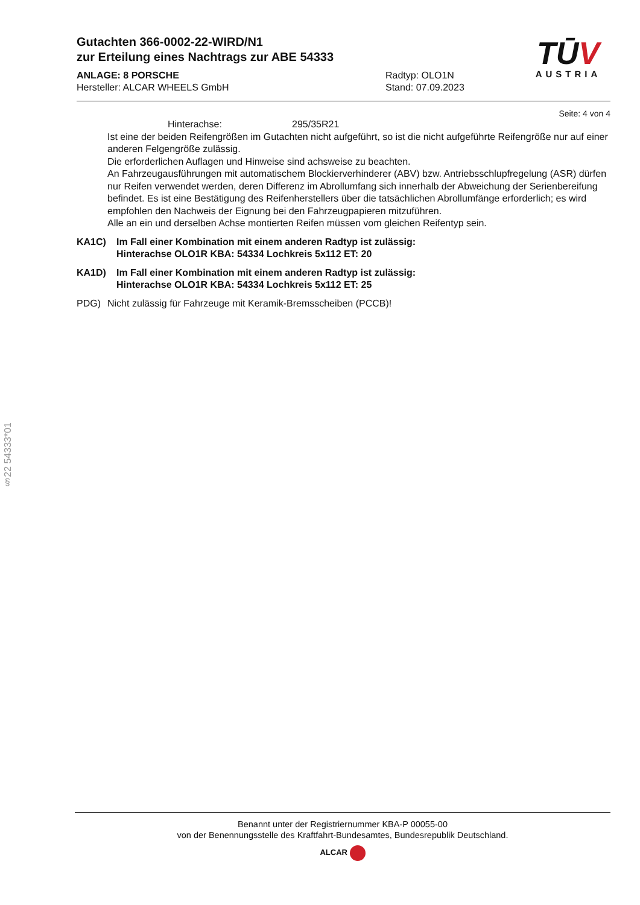TŪV
AUSTRIA
Gutachten 366-0002-22-WIRD/N1
zur Erteilung eines Nachtrags zur ABE 54333
ANLAGE: 8 PORSCHE
Hersteller: ALCAR WHEELS GmbH
Radtyp: OLO1N
Stand: 07.09.2023
Seite: 4 von 4
Hinterachse: 295/35R21
Ist eine der beiden Reifengrößen im Gutachten nicht aufgeführt, so ist die nicht aufgeführte Reifengröße nur auf einer anderen Felgengröße zulässig.
Die erforderlichen Auflagen und Hinweise sind achsweise zu beachten.
An Fahrzeugausführungen mit automatischem Blockierverhinderer (ABV) bzw. Antriebsschlupfregelung (ASR) dürfen nur Reifen verwendet werden, deren Differenz im Abrollumfang sich innerhalb der Abweichung der Serienbereifung befindet. Es ist eine Bestätigung des Reifenherstellers über die tatsächlichen Abrollumfänge erforderlich; es wird empfohlen den Nachweis der Eignung bei den Fahrzeugpapieren mitzuführen.
Alle an ein und derselben Achse montierten Reifen müssen vom gleichen Reifentyp sein.
KA1C) Im Fall einer Kombination mit einem anderen Radtyp ist zulässig:
Hinterachse OLO1R KBA: 54334 Lochkreis 5x112 ET: 20
KA1D) Im Fall einer Kombination mit einem anderen Radtyp ist zulässig:
Hinterachse OLO1R KBA: 54334 Lochkreis 5x112 ET: 25
PDG) Nicht zulässig für Fahrzeuge mit Keramik-Bremsscheiben (PCCB)!
§22 54333*01
Benannt unter der Registriernummer KBA-P 00055-00
von der Benennungsstelle des Kraftfahrt-Bundesamtes, Bundesrepublik Deutschland.
ALCAR